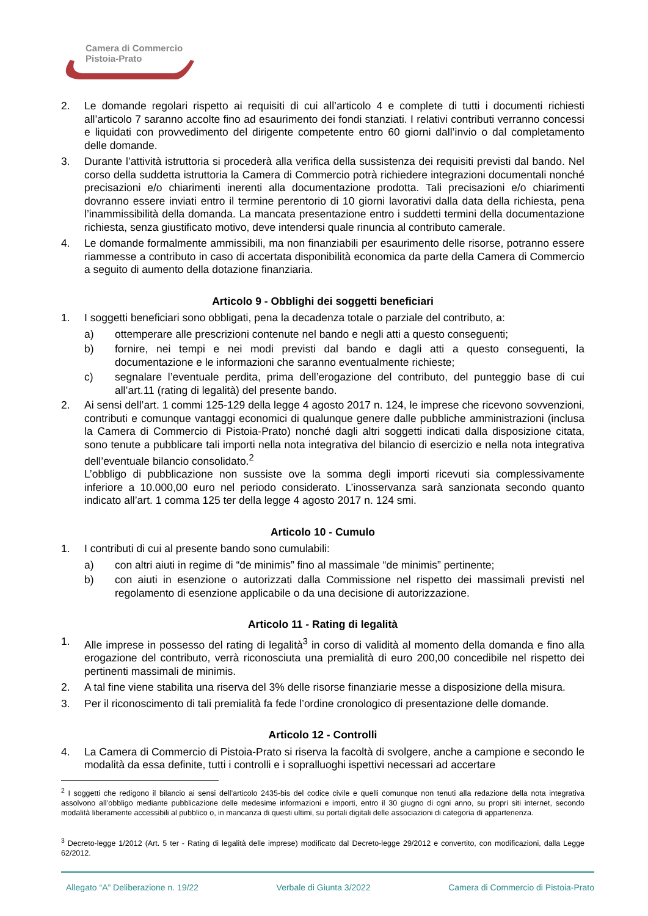Camera di Commercio
Pistoia-Prato
2. Le domande regolari rispetto ai requisiti di cui all’articolo 4 e complete di tutti i documenti richiesti all’articolo 7 saranno accolte fino ad esaurimento dei fondi stanziati. I relativi contributi verranno concessi e liquidati con provvedimento del dirigente competente entro 60 giorni dall’invio o dal completamento delle domande.
3. Durante l’attività istruttoria si procederà alla verifica della sussistenza dei requisiti previsti dal bando. Nel corso della suddetta istruttoria la Camera di Commercio potrà richiedere integrazioni documentali nonché precisazioni e/o chiarimenti inerenti alla documentazione prodotta. Tali precisazioni e/o chiarimenti dovranno essere inviati entro il termine perentorio di 10 giorni lavorativi dalla data della richiesta, pena l’inammissibilità della domanda. La mancata presentazione entro i suddetti termini della documentazione richiesta, senza giustificato motivo, deve intendersi quale rinuncia al contributo camerale.
4. Le domande formalmente ammissibili, ma non finanziabili per esaurimento delle risorse, potranno essere riammesse a contributo in caso di accertata disponibilità economica da parte della Camera di Commercio a seguito di aumento della dotazione finanziaria.
Articolo 9 - Obblighi dei soggetti beneficiari
1. I soggetti beneficiari sono obbligati, pena la decadenza totale o parziale del contributo, a:
a) ottemperare alle prescrizioni contenute nel bando e negli atti a questo conseguenti;
b) fornire, nei tempi e nei modi previsti dal bando e dagli atti a questo conseguenti, la documentazione e le informazioni che saranno eventualmente richieste;
c) segnalare l’eventuale perdita, prima dell’erogazione del contributo, del punteggio base di cui all’art.11 (rating di legalità) del presente bando.
2. Ai sensi dell’art. 1 commi 125-129 della legge 4 agosto 2017 n. 124, le imprese che ricevono sovvenzioni, contributi e comunque vantaggi economici di qualunque genere dalle pubbliche amministrazioni (inclusa la Camera di Commercio di Pistoia-Prato) nonché dagli altri soggetti indicati dalla disposizione citata, sono tenute a pubblicare tali importi nella nota integrativa del bilancio di esercizio e nella nota integrativa dell’eventuale bilancio consolidato.<sup>2</sup>
L’obbligo di pubblicazione non sussiste ove la somma degli importi ricevuti sia complessivamente inferiore a 10.000,00 euro nel periodo considerato. L’inosservanza sarà sanzionata secondo quanto indicato all’art. 1 comma 125 ter della legge 4 agosto 2017 n. 124 smi.
Articolo 10 - Cumulo
1. I contributi di cui al presente bando sono cumulabili:
a) con altri aiuti in regime di “de minimis” fino al massimale “de minimis” pertinente;
b) con aiuti in esenzione o autorizzati dalla Commissione nel rispetto dei massimali previsti nel regolamento di esenzione applicabile o da una decisione di autorizzazione.
Articolo 11 - Rating di legalità
1. Alle imprese in possesso del rating di legalità<sup>3</sup> in corso di validità al momento della domanda e fino alla erogazione del contributo, verrà riconosciuta una premialità di euro 200,00 concedibile nel rispetto dei pertinenti massimali de minimis.
2. A tal fine viene stabilita una riserva del 3% delle risorse finanziarie messe a disposizione della misura.
3. Per il riconoscimento di tali premialità fa fede l’ordine cronologico di presentazione delle domande.
Articolo 12 - Controlli
4. La Camera di Commercio di Pistoia-Prato si riserva la facoltà di svolgere, anche a campione e secondo le modalità da essa definite, tutti i controlli e i sopralluoghi ispettivi necessari ad accertare
<sup>2</sup> I soggetti che redigono il bilancio ai sensi dell’articolo 2435-bis del codice civile e quelli comunque non tenuti alla redazione della nota integrativa assolvono all’obbligo mediante pubblicazione delle medesime informazioni e importi, entro il 30 giugno di ogni anno, su propri siti internet, secondo modalità liberamente accessibili al pubblico o, in mancanza di questi ultimi, su portali digitali delle associazioni di categoria di appartenenza.
<sup>3</sup> Decreto-legge 1/2012 (Art. 5 ter - Rating di legalità delle imprese) modificato dal Decreto-legge 29/2012 e convertito, con modificazioni, dalla Legge 62/2012.
Allegato “A” Deliberazione n. 19/22 Verbale di Giunta 3/2022 Camera di Commercio di Pistoia-Prato